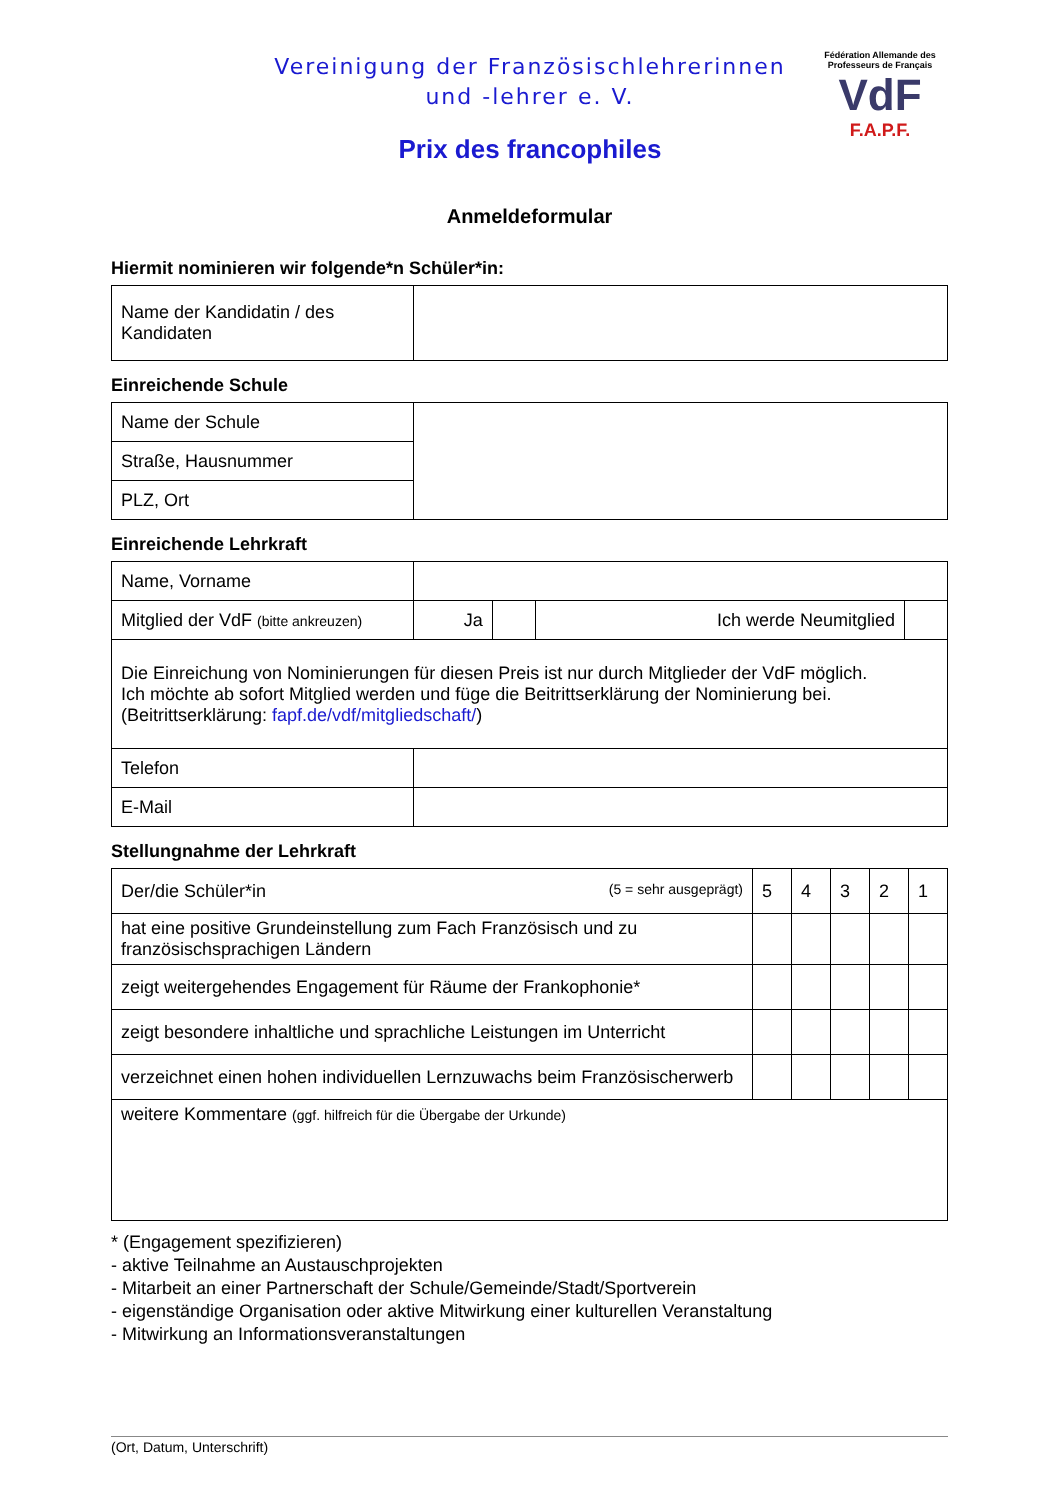Vereinigung der Französischlehrerinnen
und -lehrer e. V.
Prix des francophiles
Fédération Allemande des Professeurs de Français
VdF
F.A.P.F.
Anmeldeformular
Hiermit nominieren wir folgende*n Schüler*in:
| Name der Kandidatin / des Kandidaten | |
Einreichende Schule
| Name der Schule | |
| Straße, Hausnummer | |
| PLZ, Ort | |
Einreichende Lehrkraft
| Name, Vorname | | | | |
| Mitglied der VdF (bitte ankreuzen) | Ja | | Ich werde Neumitglied | |
| Die Einreichung von Nominierungen für diesen Preis ist nur durch Mitglieder der VdF möglich. Ich möchte ab sofort Mitglied werden und füge die Beitrittserklärung der Nominierung bei. (Beitrittserklärung: fapf.de/vdf/mitgliedschaft/ ) | | | | |
| Telefon | | | | |
| E-Mail | | | | |
Stellungnahme der Lehrkraft
| Der/die Schüler*in (5 = sehr ausgeprägt) | 5 | 4 | 3 | 2 | 1 |
| hat eine positive Grundeinstellung zum Fach Französisch und zu französischsprachigen Ländern | | | | | |
| zeigt weitergehendes Engagement für Räume der Frankophonie* | | | | | |
| zeigt besondere inhaltliche und sprachliche Leistungen im Unterricht | | | | | |
| verzeichnet einen hohen individuellen Lernzuwachs beim Französischerwerb | | | | | |
| weitere Kommentare (ggf. hilfreich für die Übergabe der Urkunde) | | | | | |
* (Engagement spezifizieren)
- aktive Teilnahme an Austauschprojekten
- Mitarbeit an einer Partnerschaft der Schule/Gemeinde/Stadt/Sportverein
- eigenständige Organisation oder aktive Mitwirkung einer kulturellen Veranstaltung
- Mitwirkung an Informationsveranstaltungen
(Ort, Datum, Unterschrift)